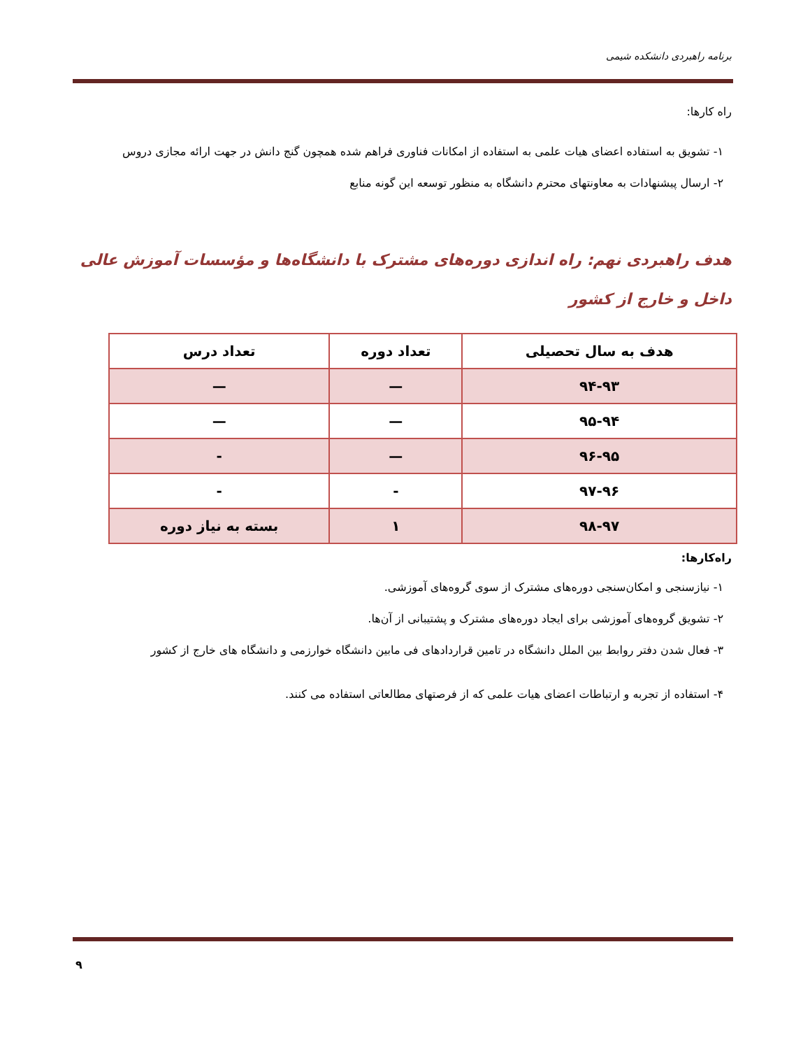برنامه راهبردی دانشکده شیمی
راه کارها:
١- تشویق به استفاده اعضای هیات علمی به استفاده از امکانات فناوری فراهم شده همچون گنج دانش در جهت ارائه مجازی دروس
٢- ارسال پیشنهادات به معاونتهای محترم دانشگاه به منظور توسعه این گونه منابع
هدف راهبردی نهم: راه اندازی دوره‌های مشترک با دانشگاه‌ها و مؤسسات آموزش عالی داخل و خارج از کشور
| هدف به سال تحصیلی | تعداد دوره | تعداد درس |
| --- | --- | --- |
| ٩٣-٩۴ | — | — |
| ٩۴-٩۵ | — | — |
| ٩۵-٩۶ | — | - |
| ٩۶-٩٧ | - | - |
| ٩٧-٩٨ | ١ | بسته به نیاز دوره |
راه‌کارها:
١- نیازسنجی و امکان‌سنجی دوره‌های مشترک از سوی گروه‌های آموزشی.
٢- تشویق گروه‌های آموزشی برای ایجاد دوره‌های مشترک و پشتیبانی از آن‌ها.
٣- فعال شدن دفتر روابط بین الملل دانشگاه در تامین قراردادهای فی مابین دانشگاه خوارزمی و دانشگاه های خارج از کشور
۴- استفاده از تجربه و ارتباطات اعضای هیات علمی که از فرصتهای مطالعاتی استفاده می کنند.
٩